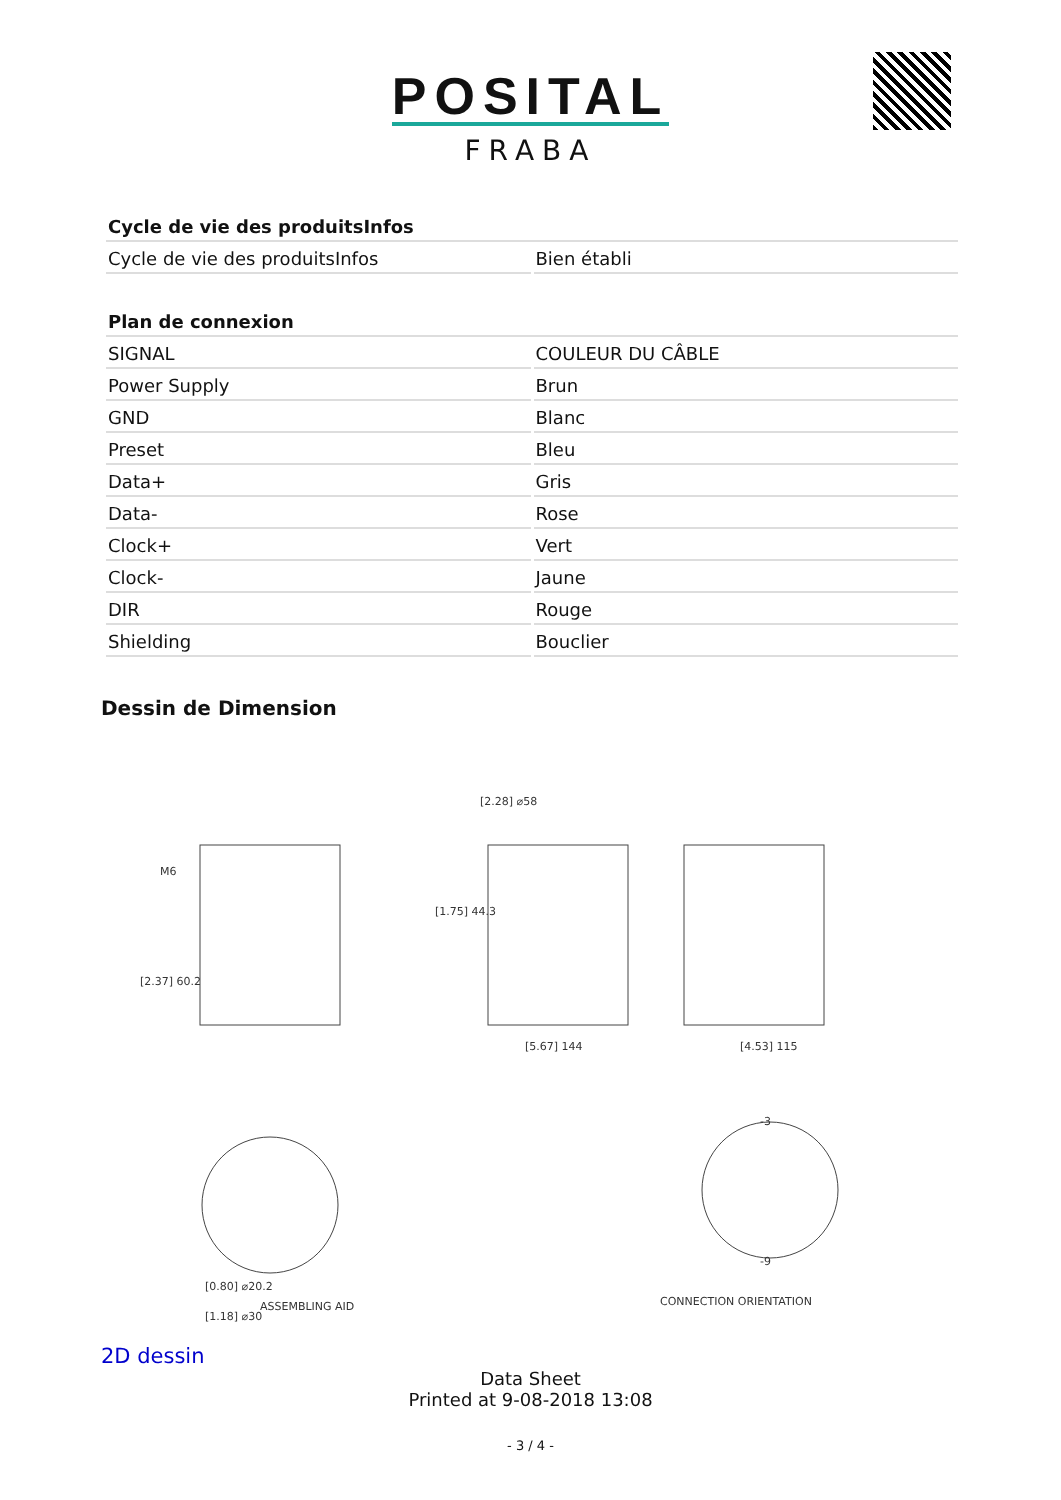POSITAL
FRABA
| Cycle de vie des produitsInfos | |
| --- | --- |
| Cycle de vie des produitsInfos | Bien établi |
| Plan de connexion | |
| --- | --- |
| SIGNAL | COULEUR DU CÂBLE |
| Power Supply | Brun |
| GND | Blanc |
| Preset | Bleu |
| Data+ | Gris |
| Data- | Rose |
| Clock+ | Vert |
| Clock- | Jaune |
| DIR | Rouge |
| Shielding | Bouclier |
Dessin de Dimension
M6
[2.37] 60.2
[2.28] ⌀58
[1.75] 44.3
[5.67] 144
[4.53] 115
-3
-9
[0.80] ⌀20.2
[1.18] ⌀30
ASSEMBLING AID
CONNECTION ORIENTATION
2D dessin
Data Sheet
Printed at 9-08-2018 13:08
- 3 / 4 -